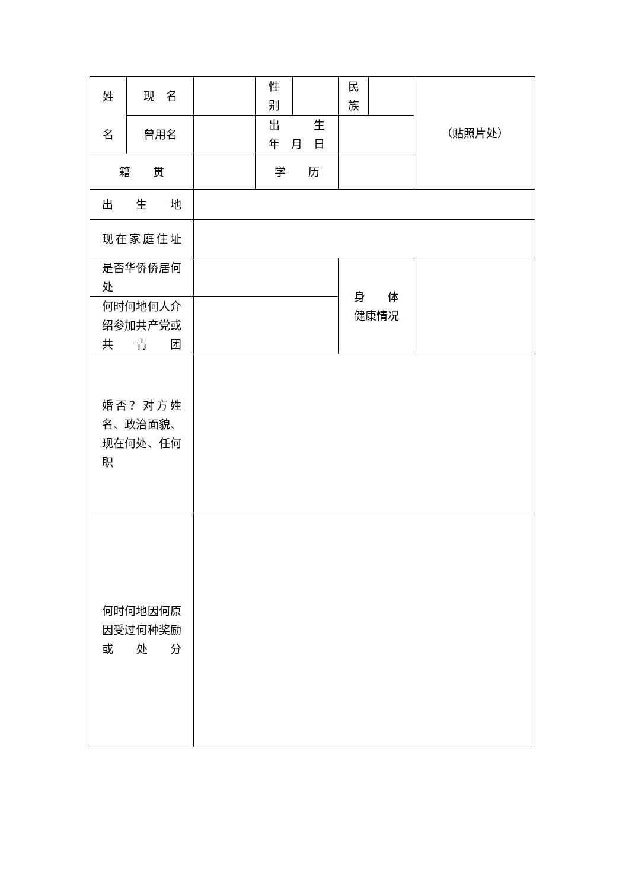| 姓 名 | 现 名 | | 性 别 | | 民 族 | | （贴照片处） |
| | 曾用名 | | 出 生 年 月 日 | | | | |
| 籍 贯 | | | 学 历 | | | | |
| 出 生 地 | | | | | | | |
| 现在家庭住址 | | | | | | | |
| 是否华侨侨居何处 | | | | | 身 体 健康情况 | | |
| 何时何地何人介绍参加共产党或共青团 | | | | | | | |
| 婚否？对方姓名、政治面貌、现在何处、任何职 | | | | | | | |
| 何时何地因何原因受过何种奖励或处分 | | | | | | | |